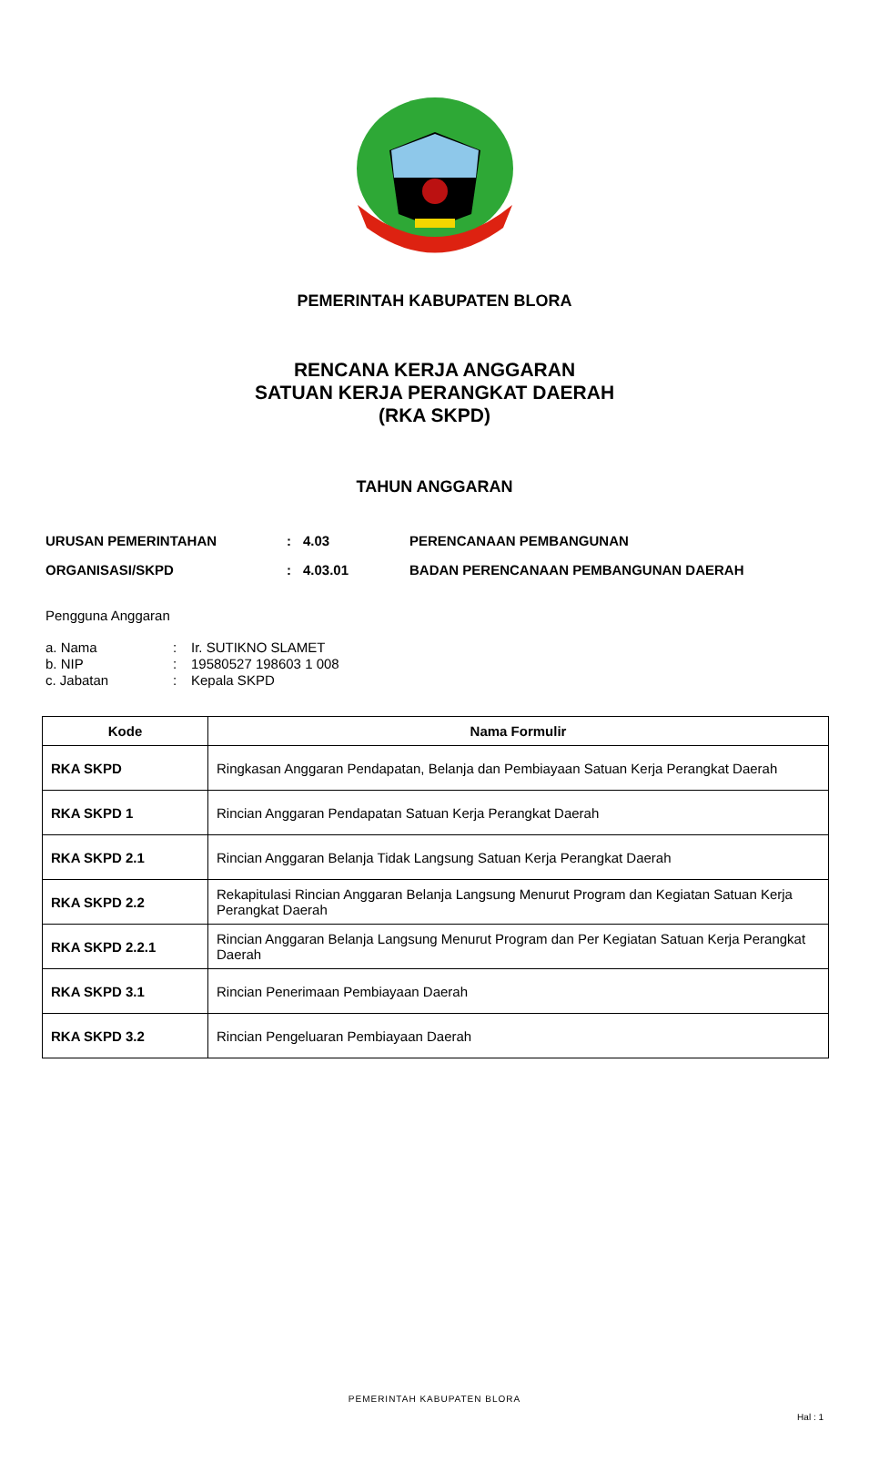PEMERINTAH KABUPATEN BLORA
RENCANA KERJA ANGGARAN
SATUAN KERJA PERANGKAT DAERAH
(RKA SKPD)
TAHUN ANGGARAN
URUSAN PEMERINTAHAN: 4.03 PERENCANAAN PEMBANGUNAN
ORGANISASI/SKPD: 4.03.01 BADAN PERENCANAAN PEMBANGUNAN DAERAH
Pengguna Anggaran
a. Nama: Ir. SUTIKNO SLAMET
b. NIP: 19580527 198603 1 008
c. Jabatan: Kepala SKPD
| Kode | Nama Formulir |
| --- | --- |
| RKA SKPD | Ringkasan Anggaran Pendapatan, Belanja dan Pembiayaan Satuan Kerja Perangkat Daerah |
| RKA SKPD 1 | Rincian Anggaran Pendapatan Satuan Kerja Perangkat Daerah |
| RKA SKPD 2.1 | Rincian Anggaran Belanja Tidak Langsung Satuan Kerja Perangkat Daerah |
| RKA SKPD 2.2 | Rekapitulasi Rincian Anggaran Belanja Langsung Menurut Program dan Kegiatan Satuan Kerja Perangkat Daerah |
| RKA SKPD 2.2.1 | Rincian Anggaran Belanja Langsung Menurut Program dan Per Kegiatan Satuan Kerja Perangkat Daerah |
| RKA SKPD 3.1 | Rincian Penerimaan Pembiayaan Daerah |
| RKA SKPD 3.2 | Rincian Pengeluaran Pembiayaan Daerah |
PEMERINTAH KABUPATEN BLORA
Hal : 1